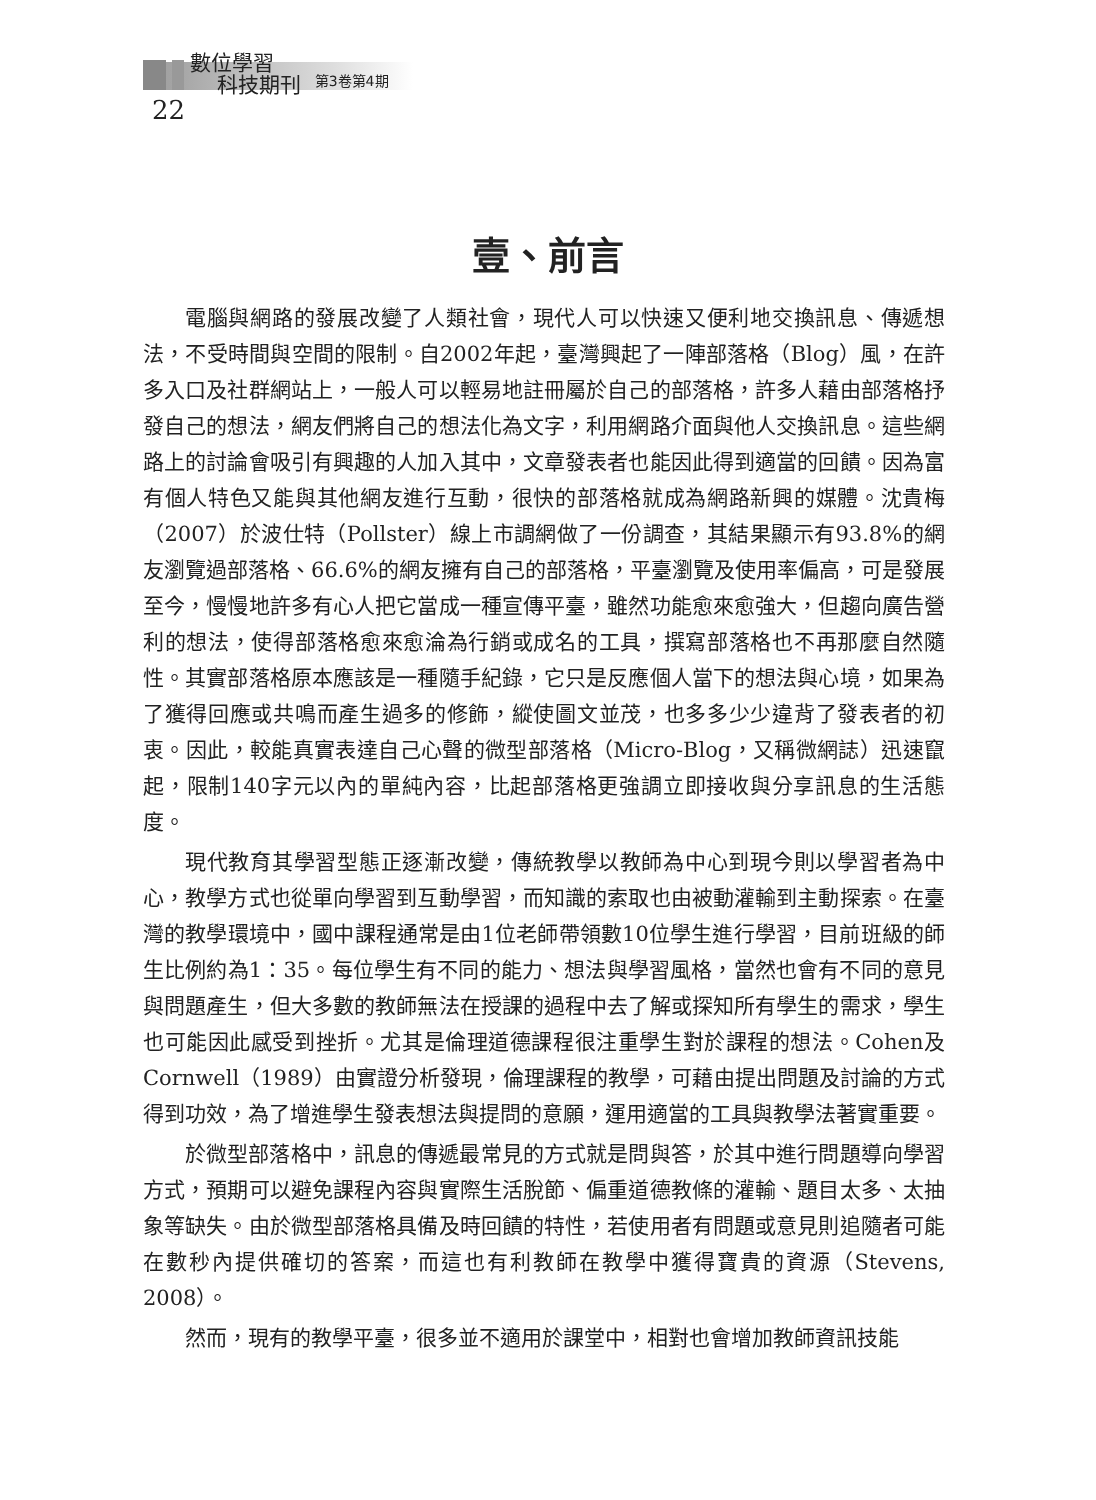數位學習
科技期刊
第3卷第4期
22
壹、前言
電腦與網路的發展改變了人類社會，現代人可以快速又便利地交換訊息、傳遞想法，不受時間與空間的限制。自2002年起，臺灣興起了一陣部落格（Blog）風，在許多入口及社群網站上，一般人可以輕易地註冊屬於自己的部落格，許多人藉由部落格抒發自己的想法，網友們將自己的想法化為文字，利用網路介面與他人交換訊息。這些網路上的討論會吸引有興趣的人加入其中，文章發表者也能因此得到適當的回饋。因為富有個人特色又能與其他網友進行互動，很快的部落格就成為網路新興的媒體。沈貴梅（2007）於波仕特（Pollster）線上市調網做了一份調查，其結果顯示有93.8%的網友瀏覽過部落格、66.6%的網友擁有自己的部落格，平臺瀏覽及使用率偏高，可是發展至今，慢慢地許多有心人把它當成一種宣傳平臺，雖然功能愈來愈強大，但趨向廣告營利的想法，使得部落格愈來愈淪為行銷或成名的工具，撰寫部落格也不再那麼自然隨性。其實部落格原本應該是一種隨手紀錄，它只是反應個人當下的想法與心境，如果為了獲得回應或共鳴而產生過多的修飾，縱使圖文並茂，也多多少少違背了發表者的初衷。因此，較能真實表達自己心聲的微型部落格（Micro-Blog，又稱微網誌）迅速竄起，限制140字元以內的單純內容，比起部落格更強調立即接收與分享訊息的生活態度。
現代教育其學習型態正逐漸改變，傳統教學以教師為中心到現今則以學習者為中心，教學方式也從單向學習到互動學習，而知識的索取也由被動灌輸到主動探索。在臺灣的教學環境中，國中課程通常是由1位老師帶領數10位學生進行學習，目前班級的師生比例約為1：35。每位學生有不同的能力、想法與學習風格，當然也會有不同的意見與問題產生，但大多數的教師無法在授課的過程中去了解或探知所有學生的需求，學生也可能因此感受到挫折。尤其是倫理道德課程很注重學生對於課程的想法。Cohen及Cornwell（1989）由實證分析發現，倫理課程的教學，可藉由提出問題及討論的方式得到功效，為了增進學生發表想法與提問的意願，運用適當的工具與教學法著實重要。
於微型部落格中，訊息的傳遞最常見的方式就是問與答，於其中進行問題導向學習方式，預期可以避免課程內容與實際生活脫節、偏重道德教條的灌輸、題目太多、太抽象等缺失。由於微型部落格具備及時回饋的特性，若使用者有問題或意見則追隨者可能在數秒內提供確切的答案，而這也有利教師在教學中獲得寶貴的資源（Stevens, 2008）。
然而，現有的教學平臺，很多並不適用於課堂中，相對也會增加教師資訊技能